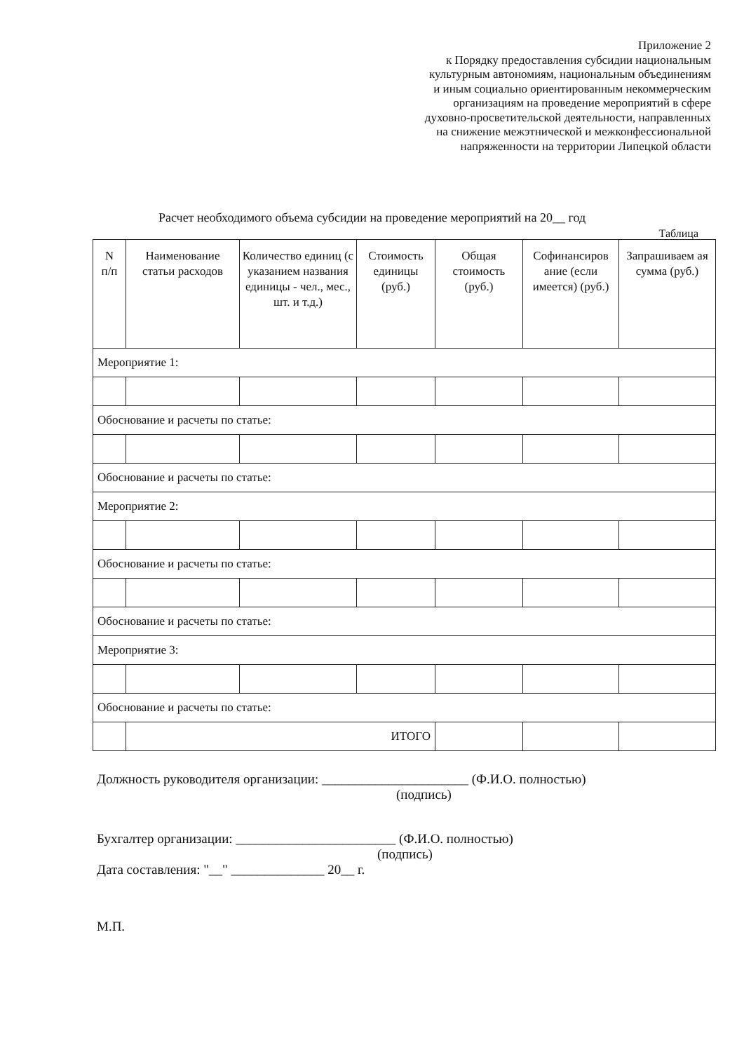Приложение 2
к Порядку предоставления субсидии национальным
культурным автономиям, национальным объединениям
и иным социально ориентированным некоммерческим
организациям на проведение мероприятий в сфере
духовно-просветительской деятельности, направленных
на снижение межэтнической и межконфессиональной
напряженности на территории Липецкой области
Расчет необходимого объема субсидии на проведение мероприятий на 20__ год
Таблица
| N п/п | Наименование статьи расходов | Количество единиц (с указанием названия единицы - чел., мес., шт. и т.д.) | Стоимость единицы (руб.) | Общая стоимость (руб.) | Софинансиров ание (если имеется) (руб.) | Запрашиваем ая сумма (руб.) |
| --- | --- | --- | --- | --- | --- | --- |
| Мероприятие 1: | | | | | | |
| Обоснование и расчеты по статье: | | | | | | |
| Обоснование и расчеты по статье: | | | | | | |
| Мероприятие 2: | | | | | | |
| Обоснование и расчеты по статье: | | | | | | |
| Обоснование и расчеты по статье: | | | | | | |
| Мероприятие 3: | | | | | | |
| Обоснование и расчеты по статье: | | | | | | |
| | ИТОГО | | | | | |
Должность руководителя организации: ______________________ (Ф.И.О. полностью)
(подпись)
Бухгалтер организации: ________________________ (Ф.И.О. полностью)
(подпись)
Дата составления: "__" ______________ 20__ г.
М.П.